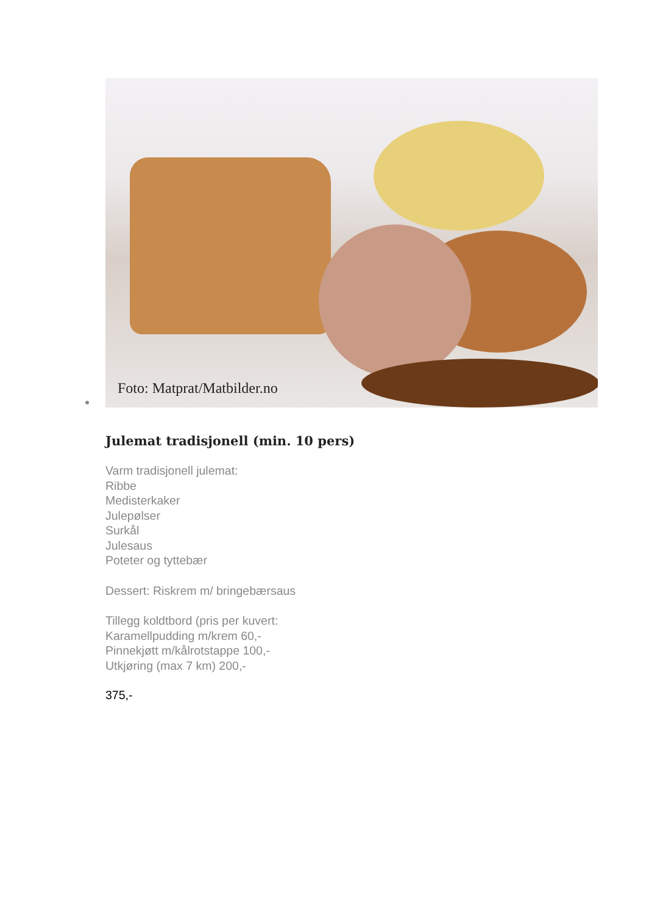Foto: Matprat/Matbilder.no
Julemat tradisjonell (min. 10 pers)
Varm tradisjonell julemat:
Ribbe
Medisterkaker
Julepølser
Surkål
Julesaus
Poteter og tyttebær
Dessert: Riskrem m/ bringebærsaus
Tillegg koldtbord (pris per kuvert:
Karamellpudding m/krem 60,-
Pinnekjøtt m/kålrotstappe 100,-
Utkjøring (max 7 km) 200,-
375,-